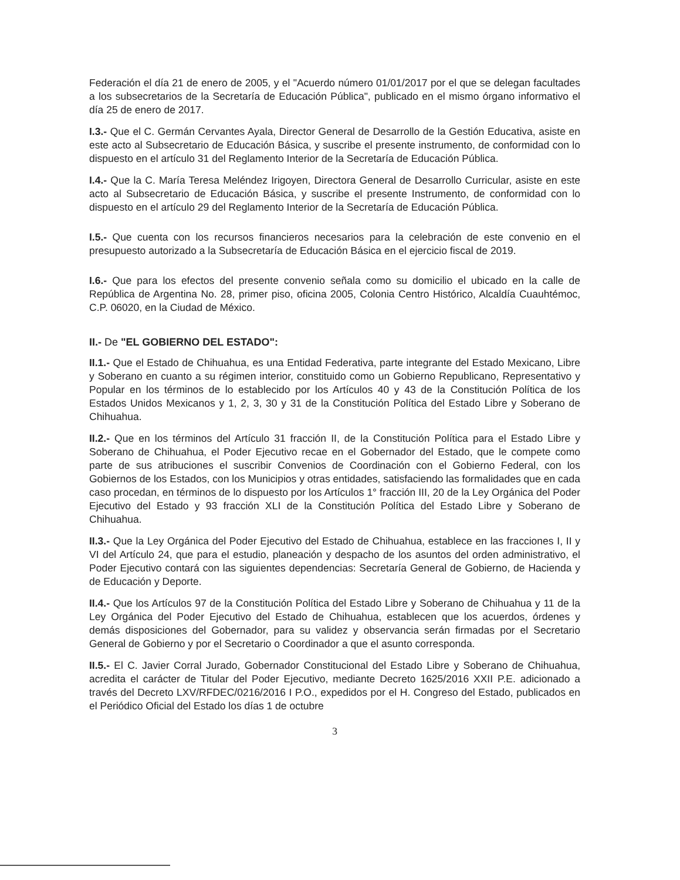Federación el día 21 de enero de 2005, y el "Acuerdo número 01/01/2017 por el que se delegan facultades a los subsecretarios de la Secretaría de Educación Pública", publicado en el mismo órgano informativo el día 25 de enero de 2017.
I.3.- Que el C. Germán Cervantes Ayala, Director General de Desarrollo de la Gestión Educativa, asiste en este acto al Subsecretario de Educación Básica, y suscribe el presente instrumento, de conformidad con lo dispuesto en el artículo 31 del Reglamento Interior de la Secretaría de Educación Pública.
I.4.- Que la C. María Teresa Meléndez Irigoyen, Directora General de Desarrollo Curricular, asiste en este acto al Subsecretario de Educación Básica, y suscribe el presente Instrumento, de conformidad con lo dispuesto en el artículo 29 del Reglamento Interior de la Secretaría de Educación Pública.
I.5.- Que cuenta con los recursos financieros necesarios para la celebración de este convenio en el presupuesto autorizado a la Subsecretaría de Educación Básica en el ejercicio fiscal de 2019.
I.6.- Que para los efectos del presente convenio señala como su domicilio el ubicado en la calle de República de Argentina No. 28, primer piso, oficina 2005, Colonia Centro Histórico, Alcaldía Cuauhtémoc, C.P. 06020, en la Ciudad de México.
II.- De "EL GOBIERNO DEL ESTADO":
II.1.- Que el Estado de Chihuahua, es una Entidad Federativa, parte integrante del Estado Mexicano, Libre y Soberano en cuanto a su régimen interior, constituido como un Gobierno Republicano, Representativo y Popular en los términos de lo establecido por los Artículos 40 y 43 de la Constitución Política de los Estados Unidos Mexicanos y 1, 2, 3, 30 y 31 de la Constitución Política del Estado Libre y Soberano de Chihuahua.
II.2.- Que en los términos del Artículo 31 fracción II, de la Constitución Política para el Estado Libre y Soberano de Chihuahua, el Poder Ejecutivo recae en el Gobernador del Estado, que le compete como parte de sus atribuciones el suscribir Convenios de Coordinación con el Gobierno Federal, con los Gobiernos de los Estados, con los Municipios y otras entidades, satisfaciendo las formalidades que en cada caso procedan, en términos de lo dispuesto por los Artículos 1° fracción III, 20 de la Ley Orgánica del Poder Ejecutivo del Estado y 93 fracción XLI de la Constitución Política del Estado Libre y Soberano de Chihuahua.
II.3.- Que la Ley Orgánica del Poder Ejecutivo del Estado de Chihuahua, establece en las fracciones I, II y VI del Artículo 24, que para el estudio, planeación y despacho de los asuntos del orden administrativo, el Poder Ejecutivo contará con las siguientes dependencias: Secretaría General de Gobierno, de Hacienda y de Educación y Deporte.
II.4.- Que los Artículos 97 de la Constitución Política del Estado Libre y Soberano de Chihuahua y 11 de la Ley Orgánica del Poder Ejecutivo del Estado de Chihuahua, establecen que los acuerdos, órdenes y demás disposiciones del Gobernador, para su validez y observancia serán firmadas por el Secretario General de Gobierno y por el Secretario o Coordinador a que el asunto corresponda.
II.5.- El C. Javier Corral Jurado, Gobernador Constitucional del Estado Libre y Soberano de Chihuahua, acredita el carácter de Titular del Poder Ejecutivo, mediante Decreto 1625/2016 XXII P.E. adicionado a través del Decreto LXV/RFDEC/0216/2016 I P.O., expedidos por el H. Congreso del Estado, publicados en el Periódico Oficial del Estado los días 1 de octubre
3